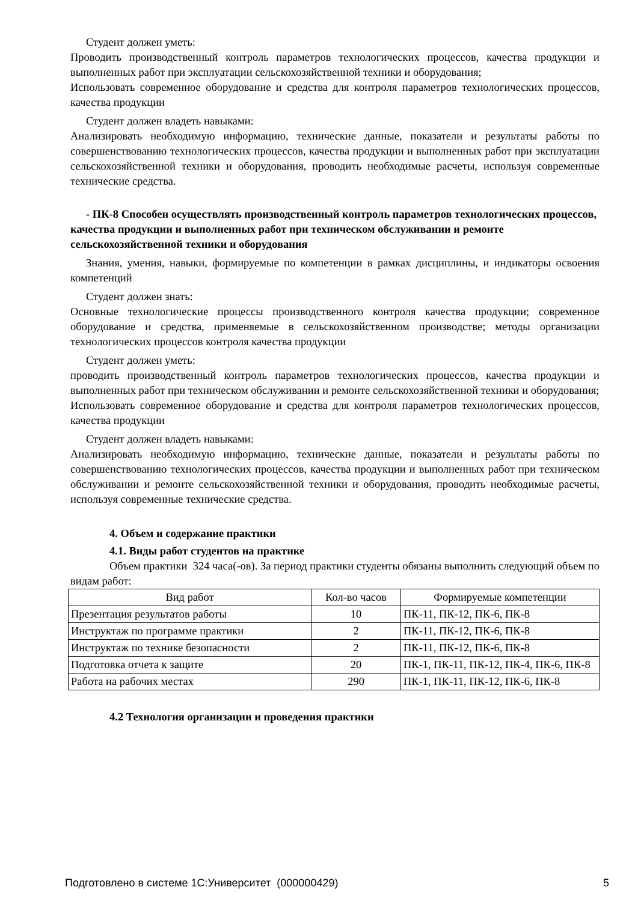Студент должен уметь:
Проводить производственный контроль параметров технологических процессов, качества продукции и выполненных работ при эксплуатации сельскохозяйственной техники и оборудования;
Использовать современное оборудование и средства для контроля параметров технологических процессов, качества продукции
Студент должен владеть навыками:
Анализировать необходимую информацию, технические данные, показатели и результаты работы по совершенствованию технологических процессов, качества продукции и выполненных работ при эксплуатации сельскохозяйственной техники и оборудования, проводить необходимые расчеты, используя современные технические средства.
- ПК-8 Способен осуществлять производственный контроль параметров технологических процессов, качества продукции и выполненных работ при техническом обслуживании и ремонте сельскохозяйственной техники и оборудования
Знания, умения, навыки, формируемые по компетенции в рамках дисциплины, и индикаторы освоения компетенций
Студент должен знать:
Основные технологические процессы производственного контроля качества продукции; современное оборудование и средства, применяемые в сельскохозяйственном производстве; методы организации технологических процессов контроля качества продукции
Студент должен уметь:
проводить производственный контроль параметров технологических процессов, качества продукции и выполненных работ при техническом обслуживании и ремонте сельскохозяйственной техники и оборудования;
Использовать современное оборудование и средства для контроля параметров технологических процессов, качества продукции
Студент должен владеть навыками:
Анализировать необходимую информацию, технические данные, показатели и результаты работы по совершенствованию технологических процессов, качества продукции и выполненных работ при техническом обслуживании и ремонте сельскохозяйственной техники и оборудования, проводить необходимые расчеты, используя современные технические средства.
4. Объем и содержание практики
4.1. Виды работ студентов на практике
Объем практики 324 часа(-ов). За период практики студенты обязаны выполнить следующий объем по видам работ:
| Вид работ | Кол-во часов | Формируемые компетенции |
| Презентация результатов работы | 10 | ПК-11, ПК-12, ПК-6, ПК-8 |
| Инструктаж по программе практики | 2 | ПК-11, ПК-12, ПК-6, ПК-8 |
| Инструктаж по технике безопасности | 2 | ПК-11, ПК-12, ПК-6, ПК-8 |
| Подготовка отчета к защите | 20 | ПК-1, ПК-11, ПК-12, ПК-4, ПК-6, ПК-8 |
| Работа на рабочих местах | 290 | ПК-1, ПК-11, ПК-12, ПК-6, ПК-8 |
4.2 Технология организации и проведения практики
Подготовлено в системе 1С:Университет (000000429) 5